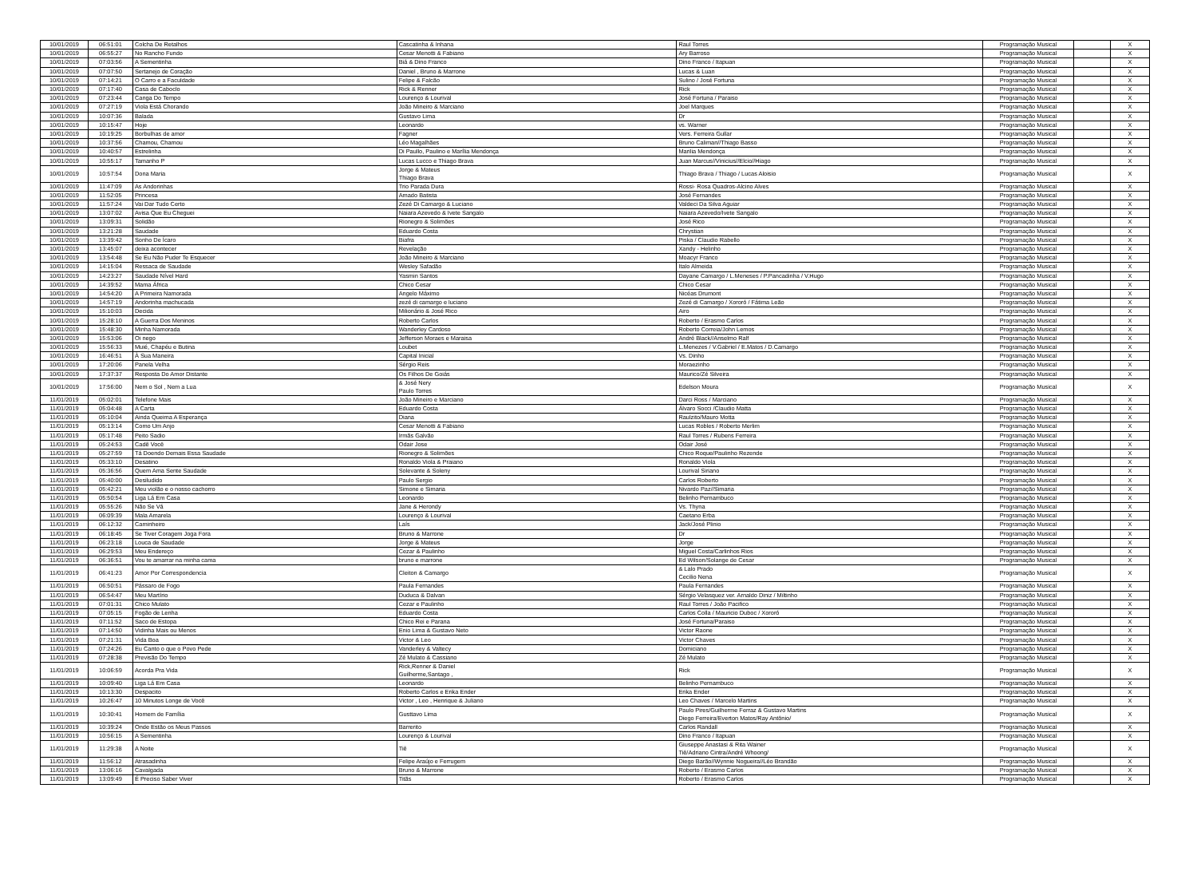| 10/01/2019 | 06:51:01 | Colcha De Retalhos | Cascatinha & Inhana | Raul Torres | Programação Musical | | X |
| 10/01/2019 | 06:55:27 | No Rancho Fundo | Cesar Menotti & Fabiano | Ary Barroso | Programação Musical | | X |
| 10/01/2019 | 07:03:56 | A Sementinha | Biá & Dino Franco | Dino Franco / Itapuan | Programação Musical | | X |
| 10/01/2019 | 07:07:50 | Sertanejo de Coração | Daniel , Bruno & Marrone | Lucas & Luan | Programação Musical | | X |
| 10/01/2019 | 07:14:21 | O Carro e a Faculdade | Felipe & Falcão | Sulino / José Fortuna | Programação Musical | | X |
| 10/01/2019 | 07:17:40 | Casa de Caboclo | Rick & Renner | Rick | Programação Musical | | X |
| 10/01/2019 | 07:23:44 | Canga Do Tempo | Lourenço & Lourival | José Fortuna / Paraiso | Programação Musical | | X |
| 10/01/2019 | 07:27:19 | Viola Está Chorando | João Mineiro & Marciano | Joel Marques | Programação Musical | | X |
| 10/01/2019 | 10:07:36 | Balada | Gustavo Lima | Dr | Programação Musical | | X |
| 10/01/2019 | 10:15:47 | Hoje | Leonardo | vs. Warner | Programação Musical | | X |
| 10/01/2019 | 10:19:25 | Borbulhas de amor | Fagner | Vers. Ferreira Gullar | Programação Musical | | X |
| 10/01/2019 | 10:37:56 | Chamou, Chamou | Léo Magalhães | Bruno Caliman//Thiago Basso | Programação Musical | | X |
| 10/01/2019 | 10:40:57 | Estrelinha | Di Paullo, Paulino e Marília Mendonça | Marilia Mendonça | Programação Musical | | X |
| 10/01/2019 | 10:55:17 | Tamanho P | Lucas Lucco e Thiago Brava | Juan Marcus//Vinicius//Elcio//Hiago | Programação Musical | | X |
| 10/01/2019 | 10:57:54 | Dona Maria | Jorge & Mateus Thiago Brava | Thiago Brava / Thiago / Lucas Aloisio | Programação Musical | | X |
| 10/01/2019 | 11:47:09 | As Andorinhas | Trio Parada Dura | Rossi- Rosa Quadros-Alcino Alves | Programação Musical | | X |
| 10/01/2019 | 11:52:05 | Princesa | Amado Batista | José Fernandes | Programação Musical | | X |
| 10/01/2019 | 11:57:24 | Vai Dar Tudo Certo | Zezé Di Camargo & Luciano | Valdeci Da Silva Aguiar | Programação Musical | | X |
| 10/01/2019 | 13:07:02 | Avisa Que Eu Cheguei | Naiara Azevedo & Ivete Sangalo | Naiara Azevedo/Ivete Sangalo | Programação Musical | | X |
| 10/01/2019 | 13:09:31 | Solidão | Rionegro & Solimões | José Rico | Programação Musical | | X |
| 10/01/2019 | 13:21:28 | Saudade | Eduardo Costa | Chrystian | Programação Musical | | X |
| 10/01/2019 | 13:39:42 | Sonho De Ícaro | Biafra | Piska / Claudio Rabello | Programação Musical | | X |
| 10/01/2019 | 13:45:07 | deixa acontecer | Revelação | Xandy - Helinho | Programação Musical | | X |
| 10/01/2019 | 13:54:48 | Se Eu Não Puder Te Esquecer | João Mineiro & Marciano | Moacyr Franco | Programação Musical | | X |
| 10/01/2019 | 14:15:04 | Ressaca de Saudade | Wesley Safadão | Italo Almeida | Programação Musical | | X |
| 10/01/2019 | 14:23:27 | Saudade Nível Hard | Yasmin Santos | Dayane Camargo / L.Meneses / P.Pancadinha / V.Hugo | Programação Musical | | X |
| 10/01/2019 | 14:39:52 | Mama África | Chico Cesar | Chico Cesar | Programação Musical | | X |
| 10/01/2019 | 14:54:20 | A Primeira Namorada | Angelo Máximo | Nicéas Drumont | Programação Musical | | X |
| 10/01/2019 | 14:57:19 | Andorinha machucada | zezé di camargo e luciano | Zezé di Camargo / Xororó / Fátima Leão | Programação Musical | | X |
| 10/01/2019 | 15:10:03 | Decida | Milionário & José Rico | Airo | Programação Musical | | X |
| 10/01/2019 | 15:28:10 | A Guerra Dos Meninos | Roberto Carlos | Roberto / Erasmo Carlos | Programação Musical | | X |
| 10/01/2019 | 15:48:30 | Minha Namorada | Wanderley Cardoso | Roberto Correia/John Lemos | Programação Musical | | X |
| 10/01/2019 | 15:53:06 | Oi nego | Jefferson Moraes e Maraisa | André Black//Anselmo Ralf | Programação Musical | | X |
| 10/01/2019 | 15:56:33 | Muié, Chapéu e Butina | Loubet | L.Menezes / V.Gabriel / E.Matos / D.Camargo | Programação Musical | | X |
| 10/01/2019 | 16:46:51 | À Sua Maneira | Capital Inicial | Vs. Dinho | Programação Musical | | X |
| 10/01/2019 | 17:20:06 | Panela Velha | Sérgio Reis | Moraezinho | Programação Musical | | X |
| 10/01/2019 | 17:37:37 | Resposta Do Amor Distante | Os Filhos De Goiás | Maurico/Zé Silveira | Programação Musical | | X |
| 10/01/2019 | 17:56:00 | Nem o Sol , Nem a Lua | & José Nery Paulo Torres | Edelson Moura | Programação Musical | | X |
| 11/01/2019 | 05:02:01 | Telefone Mais | João Mineiro e Marciano | Darci Ross / Marciano | Programação Musical | | X |
| 11/01/2019 | 05:04:48 | A Carta | Eduardo Costa | Álvaro Socci /Claudio Matta | Programação Musical | | X |
| 11/01/2019 | 05:10:04 | Ainda Queima A Esperança | Diana | Raulzito/Mauro Motta | Programação Musical | | X |
| 11/01/2019 | 05:13:14 | Como Um Anjo | Cesar Menotti & Fabiano | Lucas Robles / Roberto Merlim | Programação Musical | | X |
| 11/01/2019 | 05:17:48 | Peito Sadio | Irmãs Galvão | Raul Torres / Rubens Ferreira | Programação Musical | | X |
| 11/01/2019 | 05:24:53 | Cadê Você | Odair Jose | Odair José | Programação Musical | | X |
| 11/01/2019 | 05:27:59 | Tá Doendo Demais Essa Saudade | Rionegro & Solimões | Chico Roque/Paulinho Rezende | Programação Musical | | X |
| 11/01/2019 | 05:33:10 | Desatino | Ronaldo Viola & Praiano | Ronaldo Viola | Programação Musical | | X |
| 11/01/2019 | 05:36:56 | Quem Ama Sente Saudade | Solevante & Soleny | Lourival Siriano | Programação Musical | | X |
| 11/01/2019 | 05:40:00 | Desiludido | Paulo Sergio | Carlos Roberto | Programação Musical | | X |
| 11/01/2019 | 05:42:21 | Meu violão e o nosso cachorro | Simone e Simaria | Nivardo Paz//Simaria | Programação Musical | | X |
| 11/01/2019 | 05:50:54 | Liga Lá Em Casa | Leonardo | Belinho Pernambuco | Programação Musical | | X |
| 11/01/2019 | 05:55:26 | Não Se Vá | Jane & Herondy | Vs. Thyna | Programação Musical | | X |
| 11/01/2019 | 06:09:39 | Mala Amarela | Lourenço & Lourival | Caetano Erba | Programação Musical | | X |
| 11/01/2019 | 06:12:32 | Caminheiro | Laís | Jack/José Plinio | Programação Musical | | X |
| 11/01/2019 | 06:18:45 | Se Tiver Coragem Joga Fora | Bruno & Marrone | Dr | Programação Musical | | X |
| 11/01/2019 | 06:23:18 | Louca de Saudade | Jorge & Mateus | Jorge | Programação Musical | | X |
| 11/01/2019 | 06:29:53 | Meu Endereço | Cezar & Paulinho | Miguel Costa/Carlinhos Rios | Programação Musical | | X |
| 11/01/2019 | 06:36:51 | Vou te amarrar na minha cama | bruno e marrone | Ed Wilson/Solange de Cesar | Programação Musical | | X |
| 11/01/2019 | 06:41:23 | Amor Por Correspondencia | Cleiton & Camargo | & Lalo Prado Cecilio Nena | Programação Musical | | X |
| 11/01/2019 | 06:50:51 | Pássaro de Fogo | Paula Fernandes | Paula Fernandes | Programação Musical | | X |
| 11/01/2019 | 06:54:47 | Meu Martírio | Duduca & Dalvan | Sérgio Velasquez ver. Arnaldo Diniz / Miltinho | Programação Musical | | X |
| 11/01/2019 | 07:01:31 | Chico Mulato | Cezar e Paulinho | Raul Torres / João Pacifico | Programação Musical | | X |
| 11/01/2019 | 07:05:15 | Fogão de Lenha | Eduardo Costa | Carlos Colla / Mauricio Duboc / Xororó | Programação Musical | | X |
| 11/01/2019 | 07:11:52 | Saco de Estopa | Chico Rei e Parana | José Fortuna/Paraiso | Programação Musical | | X |
| 11/01/2019 | 07:14:50 | Vidinha Mais ou Menos | Enio Lima & Gustavo Neto | Victor Raone | Programação Musical | | X |
| 11/01/2019 | 07:21:31 | Vida Boa | Victor & Leo | Victor Chaves | Programação Musical | | X |
| 11/01/2019 | 07:24:26 | Eu Canto o que o Povo Pede | Vanderley & Valtecy | Domiciano | Programação Musical | | X |
| 11/01/2019 | 07:28:38 | Previsão Do Tempo | Zé Mulato & Cassiano | Zé Mulato | Programação Musical | | X |
| 11/01/2019 | 10:06:59 | Acorda Pra Vida | Rick,Renner & Daniel Guilherme,Santago , | Rick | Programação Musical | | X |
| 11/01/2019 | 10:09:40 | Liga Lá Em Casa | Leonardo | Belinho Pernambuco | Programação Musical | | X |
| 11/01/2019 | 10:13:30 | Despacito | Roberto Carlos e Erika Ender | Erika Ender | Programação Musical | | X |
| 11/01/2019 | 10:26:47 | 10 Minutos Longe de Você | Victor , Leo , Henrique & Juliano | Leo Chaves / Marcelo Martins | Programação Musical | | X |
| 11/01/2019 | 10:30:41 | Homem de Família | Gusttavo Lima | Paulo Pires/Guilherme Ferraz & Gustavo Martins Diego Ferreira/Everton Matos/Ray Antônio/ | Programação Musical | | X |
| 11/01/2019 | 10:39:24 | Onde Estão os Meus Passos | Barrerito | Carlos Randall | Programação Musical | | X |
| 11/01/2019 | 10:56:15 | A Sementinha | Lourenço & Lourival | Dino Franco / Itapuan | Programação Musical | | X |
| 11/01/2019 | 11:29:38 | A Noite | Tiê | Giuseppe Anastasi & Rita Wainer Tiê/Adriano Cintra/André Whoong/ | Programação Musical | | X |
| 11/01/2019 | 11:56:12 | Atrasadinha | Felipe Araújo e Ferrugem | Diego Barão//Wynnie Nogueira//Léo Brandão | Programação Musical | | X |
| 11/01/2019 | 13:06:16 | Cavalgada | Bruno & Marrone | Roberto / Erasmo Carlos | Programação Musical | | X |
| 11/01/2019 | 13:09:49 | É Preciso Saber Viver | Titãs | Roberto / Erasmo Carlos | Programação Musical | | X |